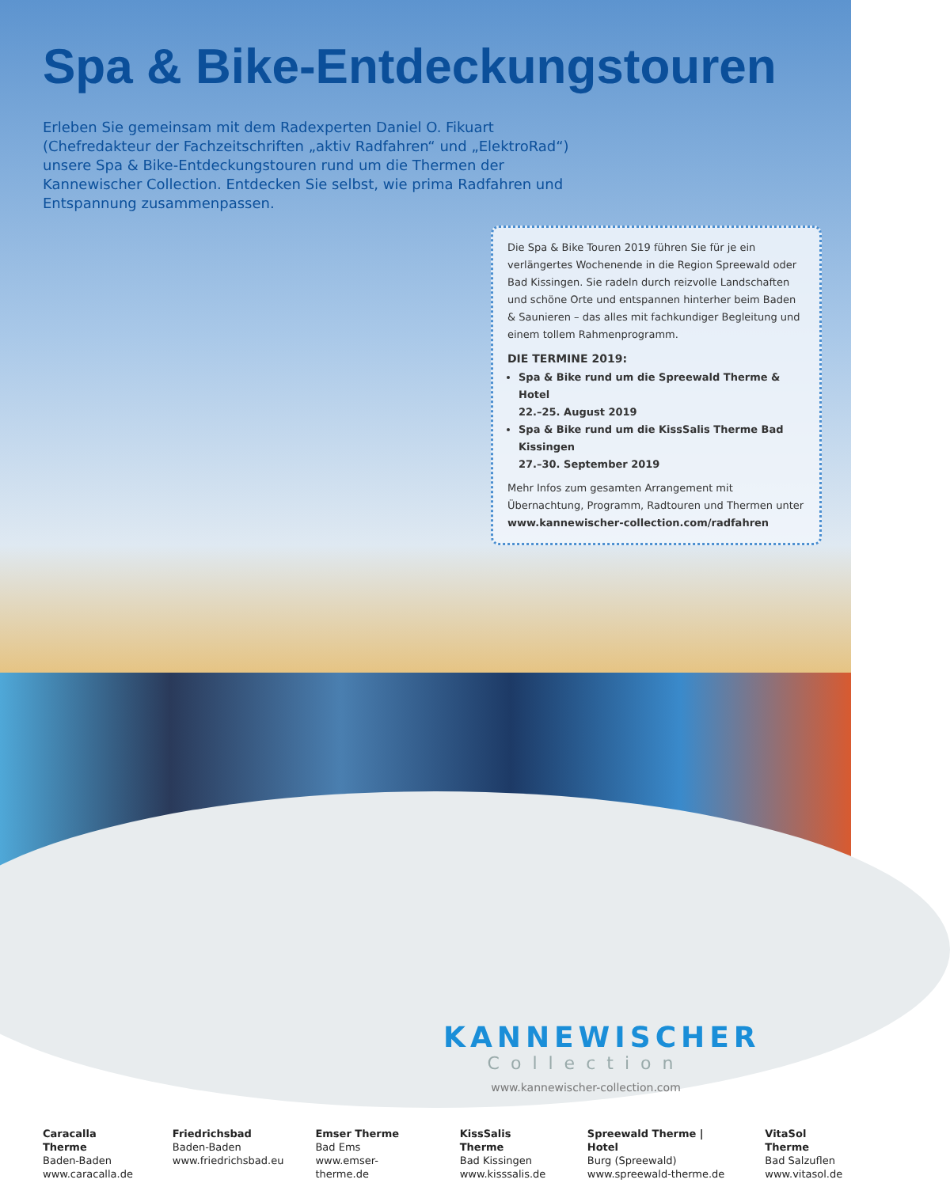Spa & Bike-Entdeckungstouren
Erleben Sie gemeinsam mit dem Radexperten Daniel O. Fikuart (Chefredakteur der Fachzeitschriften „aktiv Radfahren“ und „ElektroRad“) unsere Spa & Bike-Entdeckungstouren rund um die Thermen der Kannewischer Collection. Entdecken Sie selbst, wie prima Radfahren und Entspannung zusammenpassen.
Die Spa & Bike Touren 2019 führen Sie für je ein verlängertes Wochenende in die Region Spreewald oder Bad Kissingen. Sie radeln durch reizvolle Landschaften und schöne Orte und entspannen hinterher beim Baden & Saunieren – das alles mit fachkundiger Begleitung und einem tollem Rahmenprogramm.
DIE TERMINE 2019:
Spa & Bike rund um die Spreewald Therme & Hotel
22.–25. August 2019
Spa & Bike rund um die KissSalis Therme Bad Kissingen
27.–30. September 2019
Mehr Infos zum gesamten Arrangement mit Übernachtung, Programm, Radtouren und Thermen unter
www.kannewischer-collection.com/radfahren
KANNEWISCHER
Collection
www.kannewischer-collection.com
Caracalla Therme
Baden-Baden
www.caracalla.de
Friedrichsbad
Baden-Baden
www.friedrichsbad.eu
Emser Therme
Bad Ems
www.emser-therme.de
KissSalis Therme
Bad Kissingen
www.kisssalis.de
Spreewald Therme | Hotel
Burg (Spreewald)
www.spreewald-therme.de
VitaSol Therme
Bad Salzuflen
www.vitasol.de